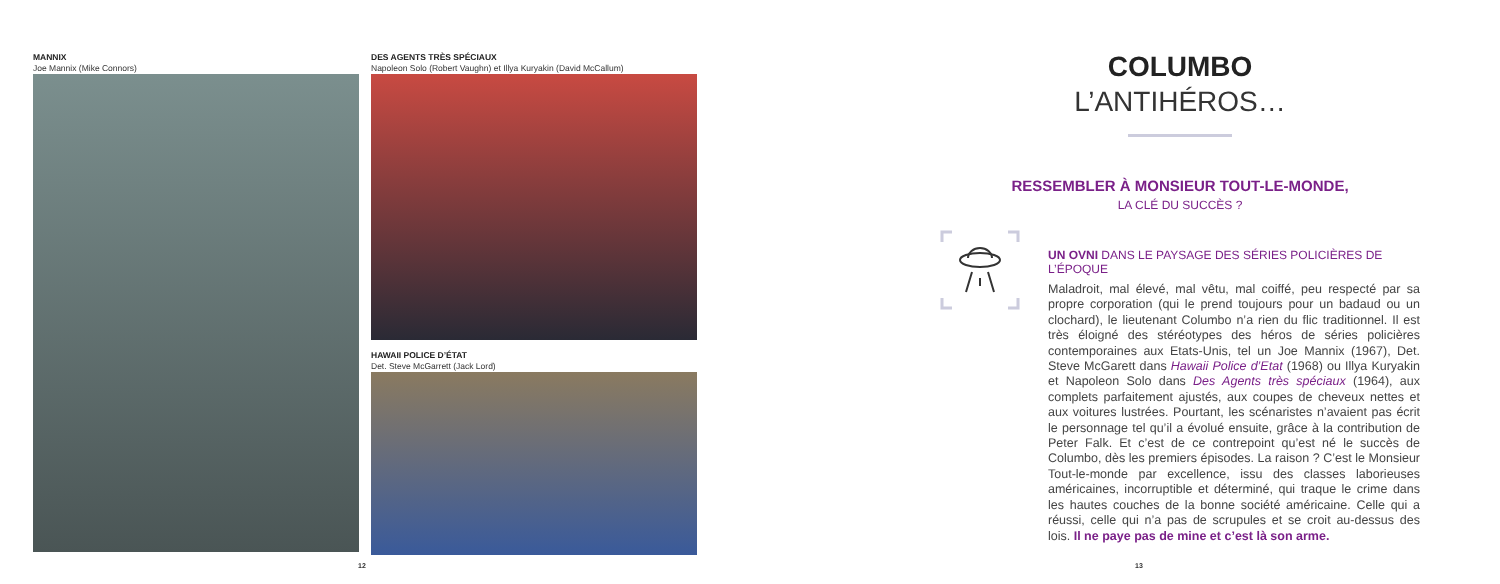MANNIX
Joe Mannix (Mike Connors)
DES AGENTS TRÈS SPÉCIAUX
Napoleon Solo (Robert Vaughn) et Illya Kuryakin (David McCallum)
HAWAII POLICE D’ÉTAT
Det. Steve McGarrett (Jack Lord)
12
COLUMBO
L’ANTIHÉROS…
RESSEMBLER À MONSIEUR TOUT-LE-MONDE,
LA CLÉ DU SUCCÈS ?
UN OVNI DANS LE PAYSAGE DES SÉRIES POLICIÈRES DE L’ÉPOQUE
Maladroit, mal élevé, mal vêtu, mal coiffé, peu respecté par sa propre corporation (qui le prend toujours pour un badaud ou un clochard), le lieutenant Columbo n’a rien du flic traditionnel. Il est très éloigné des stéréotypes des héros de séries policières contemporaines aux Etats-Unis, tel un Joe Mannix (1967), Det. Steve McGarett dans Hawaii Police d’Etat (1968) ou Illya Kuryakin et Napoleon Solo dans Des Agents très spéciaux (1964), aux complets parfaitement ajustés, aux coupes de cheveux nettes et aux voitures lustrées. Pourtant, les scénaristes n’avaient pas écrit le personnage tel qu’il a évolué ensuite, grâce à la contribution de Peter Falk. Et c’est de ce contrepoint qu’est né le succès de Columbo, dès les premiers épisodes. La raison ? C’est le Monsieur Tout-le-monde par excellence, issu des classes laborieuses américaines, incorruptible et déterminé, qui traque le crime dans les hautes couches de la bonne société américaine. Celle qui a réussi, celle qui n’a pas de scrupules et se croit au-dessus des lois. Il ne paye pas de mine et c’est là son arme.
13